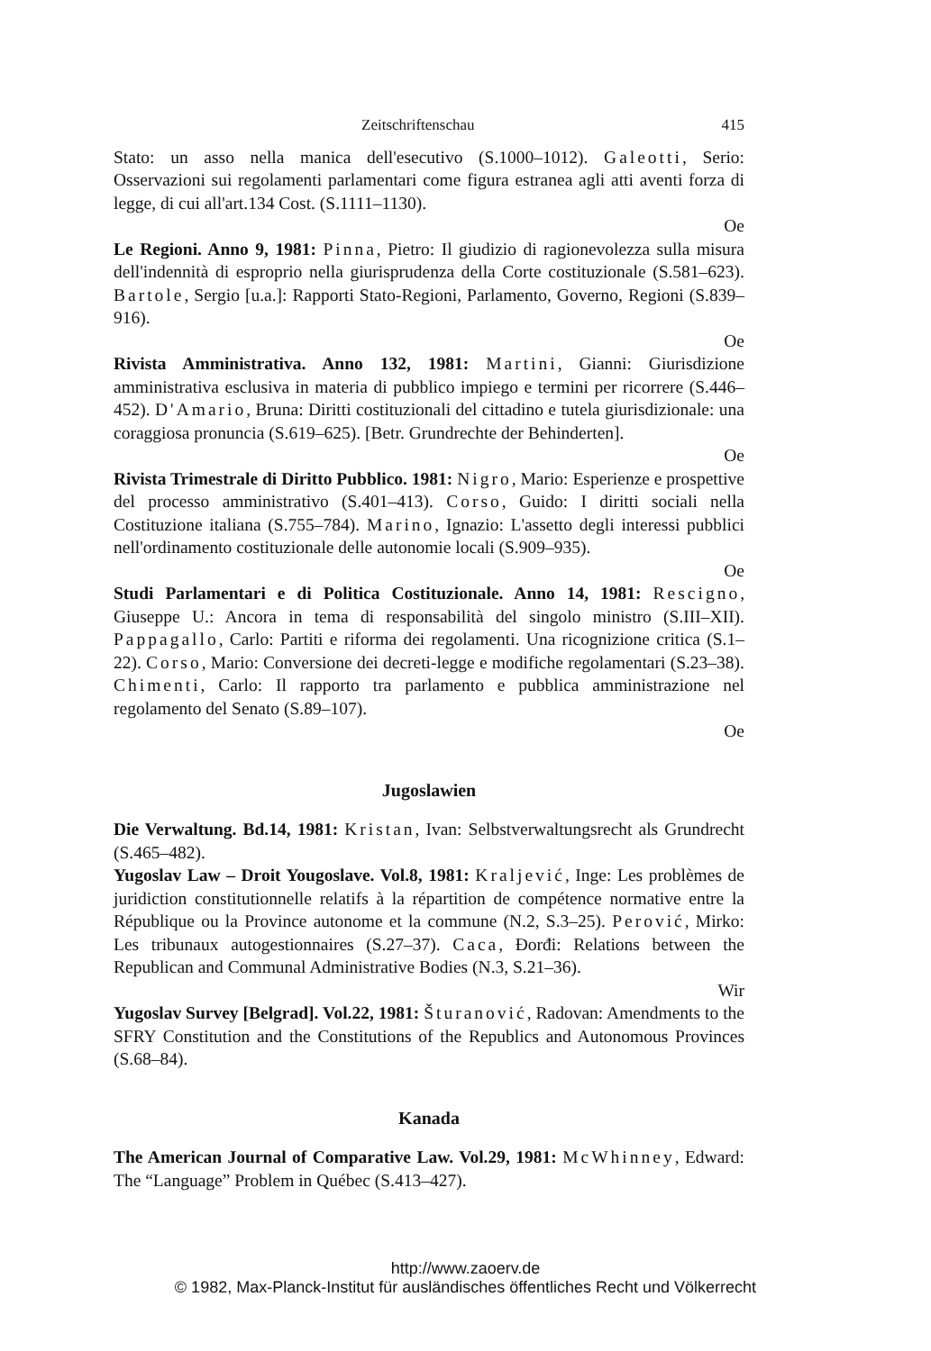Zeitschriftenschau 415
Stato: un asso nella manica dell'esecutivo (S.1000–1012). Galeotti, Serio: Osservazioni sui regolamenti parlamentari come figura estranea agli atti aventi forza di legge, di cui all'art.134 Cost. (S.1111–1130).
Oe
Le Regioni. Anno 9, 1981: Pinna, Pietro: Il giudizio di ragionevolezza sulla misura dell'indennità di esproprio nella giurisprudenza della Corte costituzionale (S.581–623). Bartole, Sergio [u.a.]: Rapporti Stato-Regioni, Parlamento, Governo, Regioni (S.839–916).
Oe
Rivista Amministrativa. Anno 132, 1981: Martini, Gianni: Giurisdizione amministrativa esclusiva in materia di pubblico impiego e termini per ricorrere (S.446–452). D'Amario, Bruna: Diritti costituzionali del cittadino e tutela giurisdizionale: una coraggiosa pronuncia (S.619–625). [Betr. Grundrechte der Behinderten].
Oe
Rivista Trimestrale di Diritto Pubblico. 1981: Nigro, Mario: Esperienze e prospettive del processo amministrativo (S.401–413). Corso, Guido: I diritti sociali nella Costituzione italiana (S.755–784). Marino, Ignazio: L'assetto degli interessi pubblici nell'ordinamento costituzionale delle autonomie locali (S.909–935).
Oe
Studi Parlamentari e di Politica Costituzionale. Anno 14, 1981: Rescigno, Giuseppe U.: Ancora in tema di responsabilità del singolo ministro (S.III–XII). Pappagallo, Carlo: Partiti e riforma dei regolamenti. Una ricognizione critica (S.1–22). Corso, Mario: Conversione dei decreti-legge e modifiche regolamentari (S.23–38). Chimenti, Carlo: Il rapporto tra parlamento e pubblica amministrazione nel regolamento del Senato (S.89–107).
Oe
Jugoslawien
Die Verwaltung. Bd.14, 1981: Kristan, Ivan: Selbstverwaltungsrecht als Grundrecht (S.465–482).
Yugoslav Law – Droit Yougoslave. Vol.8, 1981: Kraljević, Inge: Les problèmes de juridiction constitutionnelle relatifs à la répartition de compétence normative entre la République ou la Province autonome et la commune (N.2, S.3–25). Perović, Mirko: Les tribunaux autogestionnaires (S.27–37). Caca, Đorđi: Relations between the Republican and Communal Administrative Bodies (N.3, S.21–36).
Wir
Yugoslav Survey [Belgrad]. Vol.22, 1981: Šturanović, Radovan: Amendments to the SFRY Constitution and the Constitutions of the Republics and Autonomous Provinces (S.68–84).
Kanada
The American Journal of Comparative Law. Vol.29, 1981: McWhinney, Edward: The “Language” Problem in Québec (S.413–427).
http://www.zaoerv.de
© 1982, Max-Planck-Institut für ausländisches öffentliches Recht und Völkerrecht